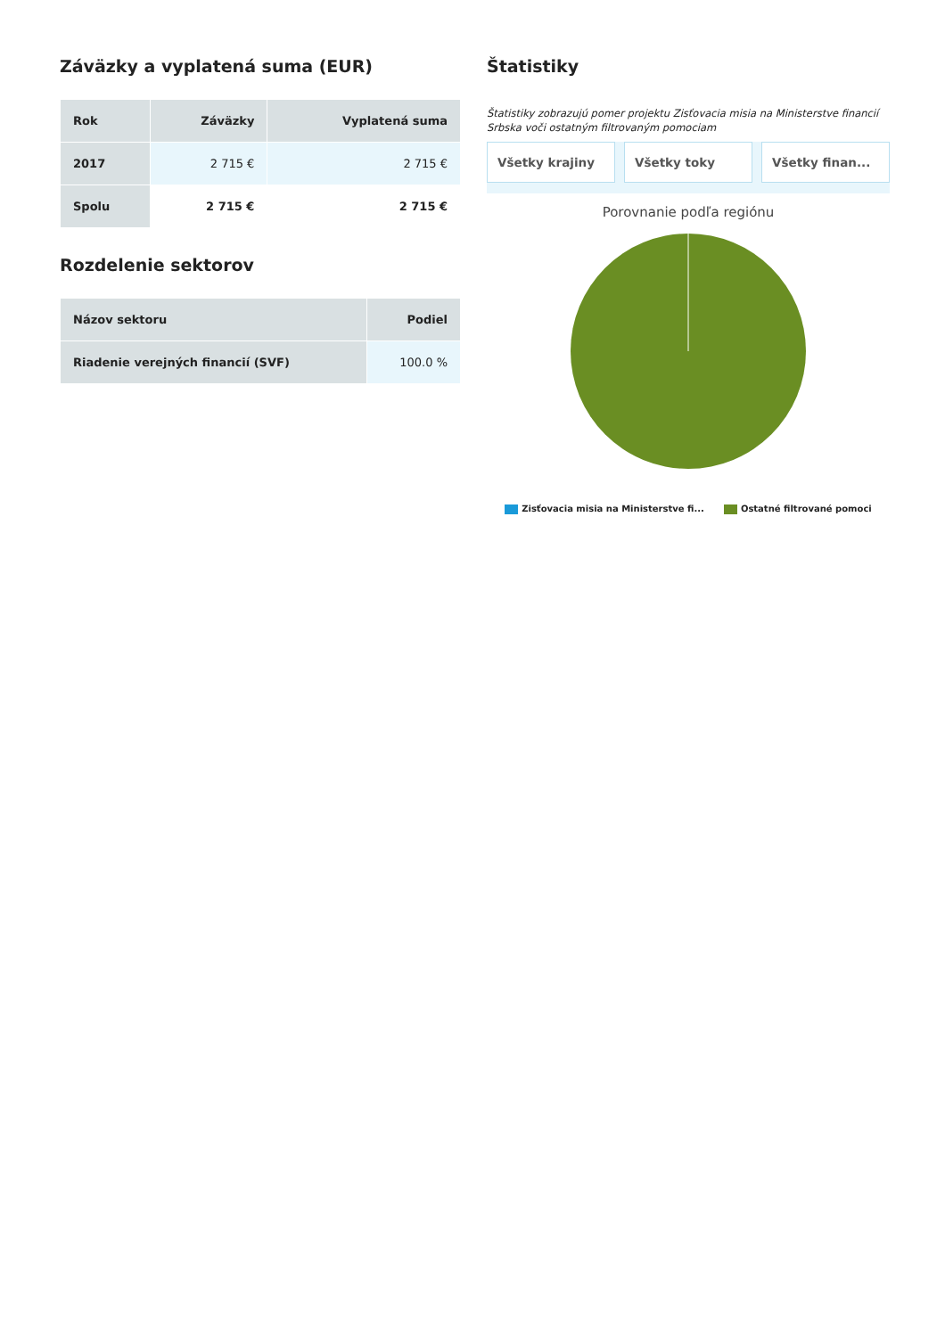Záväzky a vyplatená suma (EUR)
| Rok | Záväzky | Vyplatená suma |
| --- | --- | --- |
| 2017 | 2 715 € | 2 715 € |
| Spolu | 2 715 € | 2 715 € |
Rozdelenie sektorov
| Názov sektoru | Podiel |
| --- | --- |
| Riadenie verejných financií (SVF) | 100.0 % |
Štatistiky
Štatistiky zobrazujú pomer projektu Zisťovacia misia na Ministerstve financií Srbska voči ostatným filtrovaným pomociam
Všetky krajiny Všetky toky Všetky finan...
Porovnanie podľa regiónu
Zisťovacia misia na Ministerstve fi... Ostatné filtrované pomoci